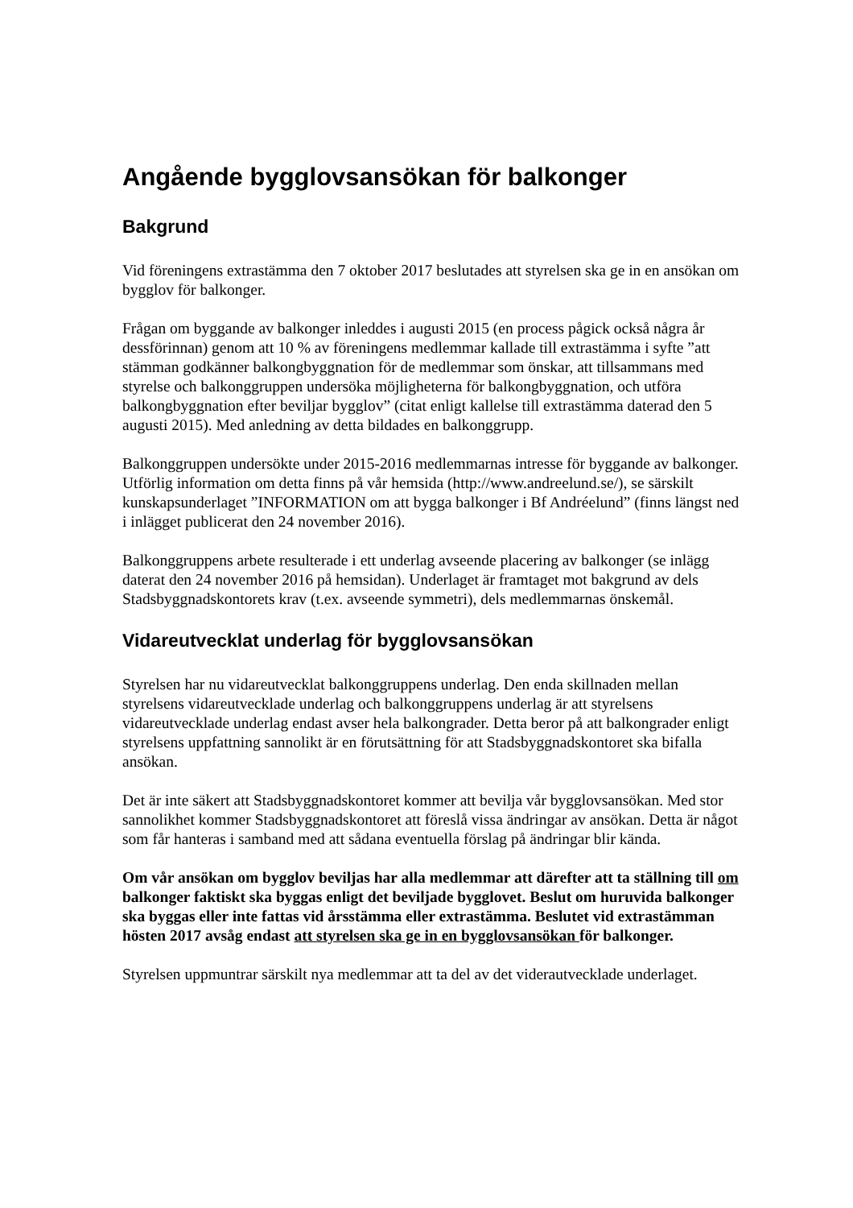Angående bygglovsansökan för balkonger
Bakgrund
Vid föreningens extrastämma den 7 oktober 2017 beslutades att styrelsen ska ge in en ansökan om bygglov för balkonger.
Frågan om byggande av balkonger inleddes i augusti 2015 (en process pågick också några år dessförinnan) genom att 10 % av föreningens medlemmar kallade till extrastämma i syfte ”att stämman godkänner balkongbyggnation för de medlemmar som önskar, att tillsammans med styrelse och balkonggruppen undersöka möjligheterna för balkongbyggnation, och utföra balkongbyggnation efter beviljar bygglov” (citat enligt kallelse till extrastämma daterad den 5 augusti 2015). Med anledning av detta bildades en balkonggrupp.
Balkonggruppen undersökte under 2015-2016 medlemmarnas intresse för byggande av balkonger. Utförlig information om detta finns på vår hemsida (http://www.andreelund.se/), se särskilt kunskapsunderlaget ”INFORMATION om att bygga balkonger i Bf Andréelund” (finns längst ned i inlägget publicerat den 24 november 2016).
Balkonggruppens arbete resulterade i ett underlag avseende placering av balkonger (se inlägg daterat den 24 november 2016 på hemsidan). Underlaget är framtaget mot bakgrund av dels Stadsbyggnadskontorets krav (t.ex. avseende symmetri), dels medlemmarnas önskemål.
Vidareutvecklat underlag för bygglovsansökan
Styrelsen har nu vidareutvecklat balkonggruppens underlag. Den enda skillnaden mellan styrelsens vidareutvecklade underlag och balkonggruppens underlag är att styrelsens vidareutvecklade underlag endast avser hela balkongrader. Detta beror på att balkongrader enligt styrelsens uppfattning sannolikt är en förutsättning för att Stadsbyggnadskontoret ska bifalla ansökan.
Det är inte säkert att Stadsbyggnadskontoret kommer att bevilja vår bygglovsansökan. Med stor sannolikhet kommer Stadsbyggnadskontoret att föreslå vissa ändringar av ansökan. Detta är något som får hanteras i samband med att sådana eventuella förslag på ändringar blir kända.
Om vår ansökan om bygglov beviljas har alla medlemmar att därefter att ta ställning till om balkonger faktiskt ska byggas enligt det beviljade bygglovet. Beslut om huruvida balkonger ska byggas eller inte fattas vid årsstämma eller extrastämma. Beslutet vid extrastämman hösten 2017 avsåg endast att styrelsen ska ge in en bygglovsansökan för balkonger.
Styrelsen uppmuntrar särskilt nya medlemmar att ta del av det viderautvecklade underlaget.